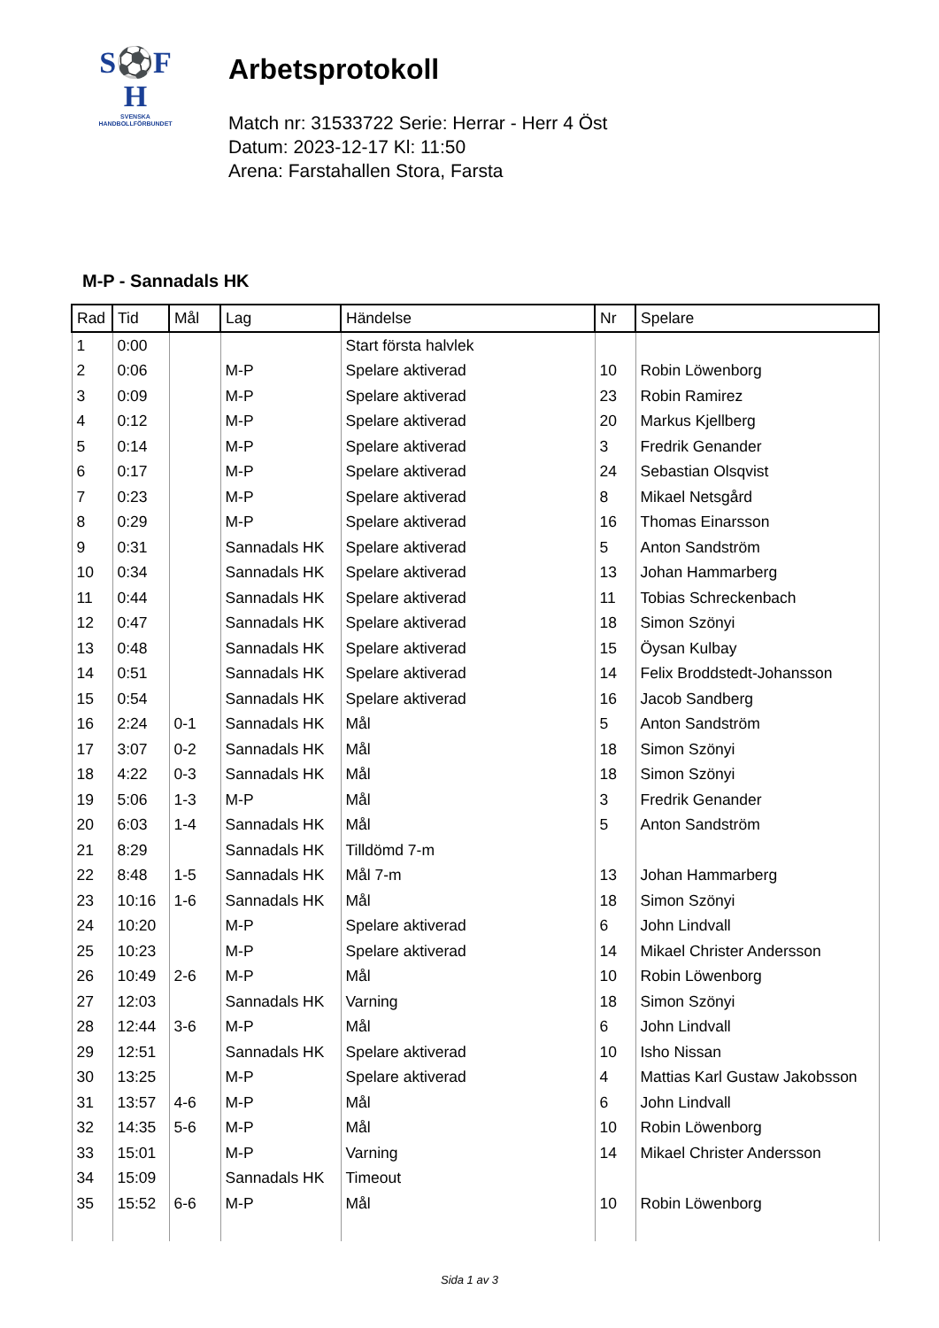S⚽F
H
SVENSKA
HANDBOLLFÖRBUNDET
Arbetsprotokoll
Match nr: 31533722 Serie: Herrar - Herr 4 Öst
Datum: 2023-12-17 Kl: 11:50
Arena: Farstahallen Stora, Farsta
M-P - Sannadals HK
| Rad | Tid | Mål | Lag | Händelse | Nr | Spelare |
| --- | --- | --- | --- | --- | --- | --- |
| 1 | 0:00 | | | Start första halvlek | | |
| 2 | 0:06 | | M-P | Spelare aktiverad | 10 | Robin Löwenborg |
| 3 | 0:09 | | M-P | Spelare aktiverad | 23 | Robin Ramirez |
| 4 | 0:12 | | M-P | Spelare aktiverad | 20 | Markus Kjellberg |
| 5 | 0:14 | | M-P | Spelare aktiverad | 3 | Fredrik Genander |
| 6 | 0:17 | | M-P | Spelare aktiverad | 24 | Sebastian Olsqvist |
| 7 | 0:23 | | M-P | Spelare aktiverad | 8 | Mikael Netsgård |
| 8 | 0:29 | | M-P | Spelare aktiverad | 16 | Thomas Einarsson |
| 9 | 0:31 | | Sannadals HK | Spelare aktiverad | 5 | Anton Sandström |
| 10 | 0:34 | | Sannadals HK | Spelare aktiverad | 13 | Johan Hammarberg |
| 11 | 0:44 | | Sannadals HK | Spelare aktiverad | 11 | Tobias Schreckenbach |
| 12 | 0:47 | | Sannadals HK | Spelare aktiverad | 18 | Simon Szönyi |
| 13 | 0:48 | | Sannadals HK | Spelare aktiverad | 15 | Öysan Kulbay |
| 14 | 0:51 | | Sannadals HK | Spelare aktiverad | 14 | Felix Broddstedt-Johansson |
| 15 | 0:54 | | Sannadals HK | Spelare aktiverad | 16 | Jacob Sandberg |
| 16 | 2:24 | 0-1 | Sannadals HK | Mål | 5 | Anton Sandström |
| 17 | 3:07 | 0-2 | Sannadals HK | Mål | 18 | Simon Szönyi |
| 18 | 4:22 | 0-3 | Sannadals HK | Mål | 18 | Simon Szönyi |
| 19 | 5:06 | 1-3 | M-P | Mål | 3 | Fredrik Genander |
| 20 | 6:03 | 1-4 | Sannadals HK | Mål | 5 | Anton Sandström |
| 21 | 8:29 | | Sannadals HK | Tilldömd 7-m | | |
| 22 | 8:48 | 1-5 | Sannadals HK | Mål 7-m | 13 | Johan Hammarberg |
| 23 | 10:16 | 1-6 | Sannadals HK | Mål | 18 | Simon Szönyi |
| 24 | 10:20 | | M-P | Spelare aktiverad | 6 | John Lindvall |
| 25 | 10:23 | | M-P | Spelare aktiverad | 14 | Mikael Christer Andersson |
| 26 | 10:49 | 2-6 | M-P | Mål | 10 | Robin Löwenborg |
| 27 | 12:03 | | Sannadals HK | Varning | 18 | Simon Szönyi |
| 28 | 12:44 | 3-6 | M-P | Mål | 6 | John Lindvall |
| 29 | 12:51 | | Sannadals HK | Spelare aktiverad | 10 | Isho Nissan |
| 30 | 13:25 | | M-P | Spelare aktiverad | 4 | Mattias Karl Gustaw Jakobsson |
| 31 | 13:57 | 4-6 | M-P | Mål | 6 | John Lindvall |
| 32 | 14:35 | 5-6 | M-P | Mål | 10 | Robin Löwenborg |
| 33 | 15:01 | | M-P | Varning | 14 | Mikael Christer Andersson |
| 34 | 15:09 | | Sannadals HK | Timeout | | |
| 35 | 15:52 | 6-6 | M-P | Mål | 10 | Robin Löwenborg |
Sida 1 av 3